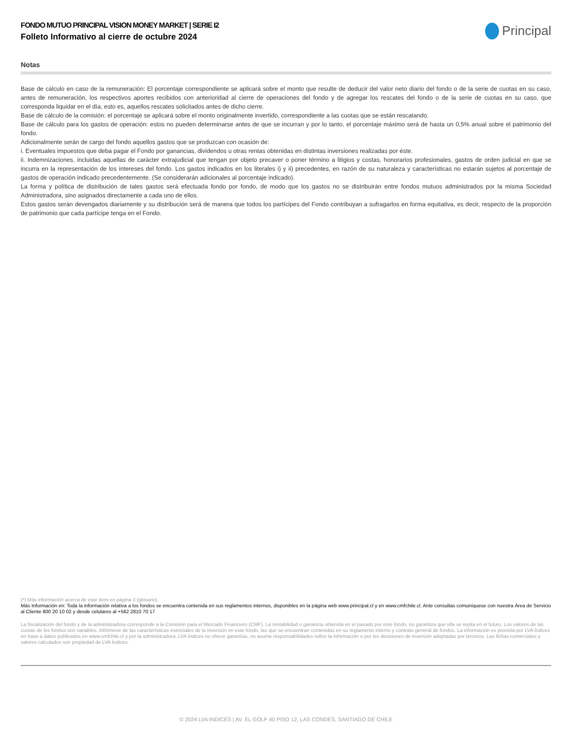FONDO MUTUO PRINCIPAL VISION MONEY MARKET | SERIE I2
Folleto Informativo al cierre de octubre 2024
Principal
Notas
Base de cálculo en caso de la remuneración: El porcentaje correspondiente se aplicará sobre el monto que resulte de deducir del valor neto diario del fondo o de la serie de cuotas en su caso, antes de remuneración, los respectivos aportes recibidos con anterioridad al cierre de operaciones del fondo y de agregar los rescates del fondo o de la serie de cuotas en su caso, que corresponda liquidar en el día, esto es, aquellos rescates solicitados antes de dicho cierre.
Base de cálculo de la comisión: el porcentaje se aplicará sobre el monto originalmente invertido, correspondiente a las cuotas que se están rescatando.
Base de cálculo para los gastos de operación: estos no pueden determinarse antes de que se incurran y por lo tanto, el porcentaje máximo será de hasta un 0,5% anual sobre el patrimonio del fondo.
Adicionalmente serán de cargo del fondo aquellos gastos que se produzcan con ocasión de:
i. Eventuales impuestos que deba pagar el Fondo por ganancias, dividendos u otras rentas obtenidas en distintas inversiones realizadas por éste.
ii. Indemnizaciones, incluidas aquellas de carácter extrajudicial que tengan por objeto precaver o poner término a litigios y costas, honorarios profesionales, gastos de orden judicial en que se incurra en la representación de los intereses del fondo. Los gastos indicados en los literales i) y ii) precedentes, en razón de su naturaleza y características no estarán sujetos al porcentaje de gastos de operación indicado precedentemente. (Se considerarán adicionales al porcentaje indicado).
La forma y política de distribución de tales gastos será efectuada fondo por fondo, de modo que los gastos no se distribuirán entre fondos mutuos administrados por la misma Sociedad Administradora, sino asignados directamente a cada uno de ellos.
Estos gastos serán devengados diariamente y su distribución será de manera que todos los partícipes del Fondo contribuyan a sufragarlos en forma equitativa, es decir, respecto de la proporción de patrimonio que cada partícipe tenga en el Fondo.
(*) Más información acerca de este ítem en página 3 (glosario).
Más Información en: Toda la información relativa a los fondos se encuentra contenida en sus reglamentos internos, disponibles en la página web www.principal.cl y en www.cmfchile.cl. Ante consultas comuníquese con nuestra Área de Servicio al Cliente 800 20 10 02 y desde celulares al +562 2810 70 17
La fiscalización del fondo y de la administradora corresponde a la Comisión para el Mercado Financiero (CMF). La rentabilidad o ganancia obtenida en el pasado por este fondo, no garantiza que ella se repita en el futuro. Los valores de las cuotas de los fondos son variables. Infórmese de las características esenciales de la inversión en este fondo, las que se encuentran contenidas en su reglamento interno y contrato general de fondos. La información es provista por LVA Índices en base a datos publicados en www.cmfchile.cl y por la administradora. LVA Índices no ofrece garantías, no asume responsabilidades sobre la información o por las decisiones de inversión adoptadas por terceros. Las fichas comerciales y valores calculados son propiedad de LVA Índices.
© 2024 LVA INDICES | AV. EL GOLF 40 PISO 12, LAS CONDES, SANTIAGO DE CHILE